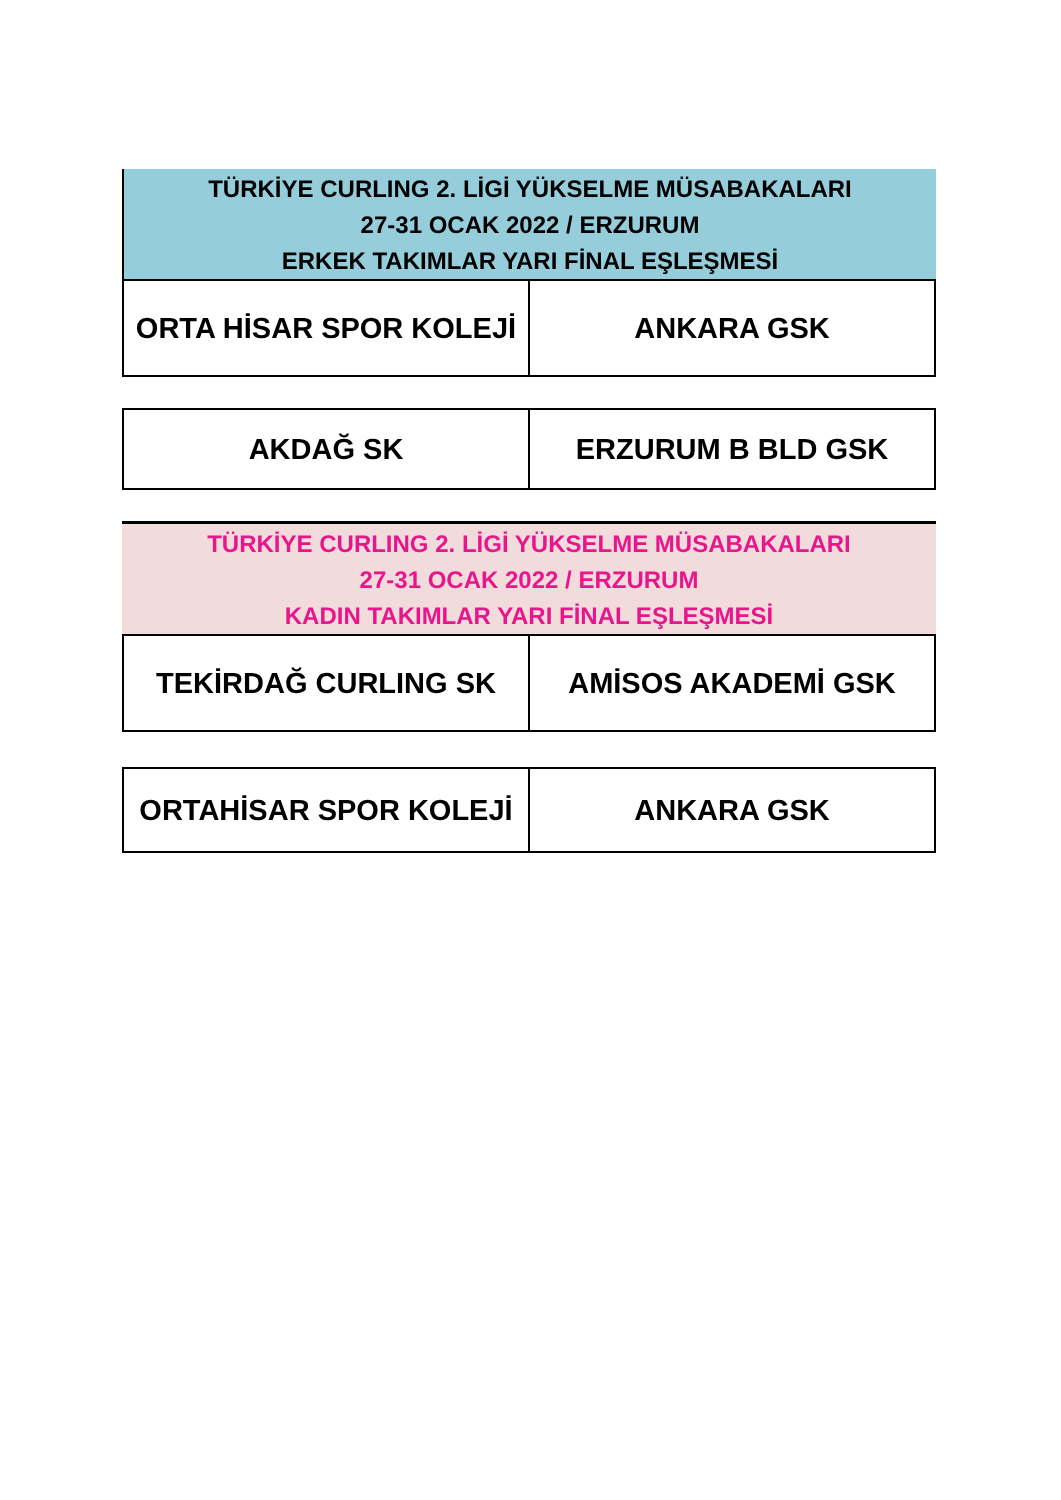TÜRKİYE CURLING 2. LİGİ YÜKSELME MÜSABAKALARI
27-31 OCAK 2022 / ERZURUM
ERKEK TAKIMLAR YARI FİNAL EŞLEŞMESİ
| ORTA HİSAR SPOR KOLEJİ | ANKARA GSK |
| AKDAĞ SK | ERZURUM B BLD GSK |
TÜRKİYE CURLING 2. LİGİ YÜKSELME MÜSABAKALARI
27-31 OCAK 2022 / ERZURUM
KADIN TAKIMLAR YARI FİNAL EŞLEŞMESİ
| TEKİRDAĞ CURLING SK | AMİSOS AKADEMİ GSK |
| ORTAHİSAR SPOR KOLEJİ | ANKARA GSK |